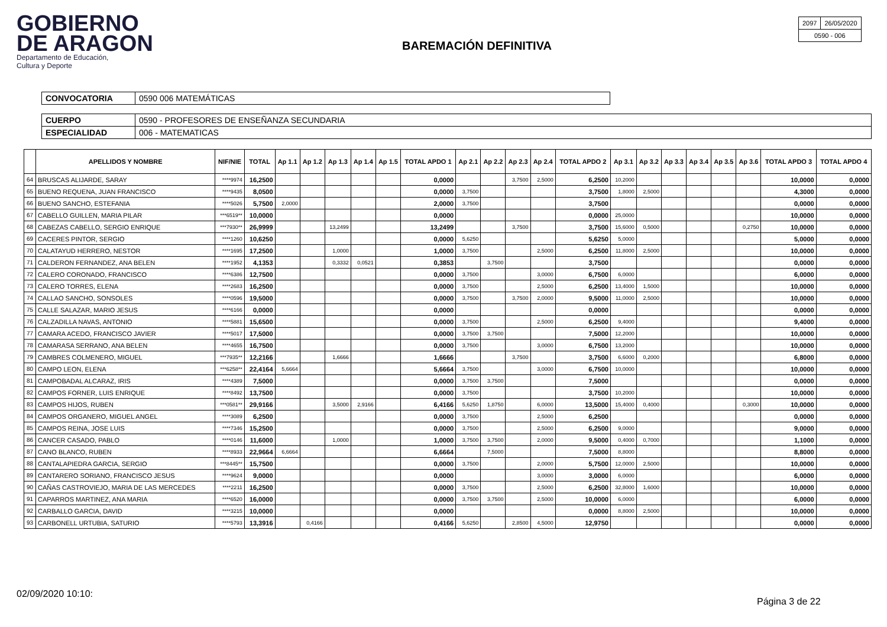GOBIERNO
DE ARAGON
Departamento de Educación,
Cultura y Deporte
BAREMACIÓN DEFINITIVA
| 2097 | 26/05/2020 |
| 0590 - 006 | |
| CONVOCATORIA | 0590 006 MATEMÁTICAS |
| CUERPO | 0590 - PROFESORES DE ENSEÑANZA SECUNDARIA |
| ESPECIALIDAD | 006 - MATEMATICAS |
| | APELLIDOS Y NOMBRE | NIF/NIE | TOTAL | Ap 1.1 | Ap 1.2 | Ap 1.3 | Ap 1.4 | Ap 1.5 | TOTAL APDO 1 | Ap 2.1 | Ap 2.2 | Ap 2.3 | Ap 2.4 | TOTAL APDO 2 | Ap 3.1 | Ap 3.2 | Ap 3.3 | Ap 3.4 | Ap 3.5 | Ap 3.6 | TOTAL APDO 3 | TOTAL APDO 4 |
| --- | --- | --- | --- | --- | --- | --- | --- | --- | --- | --- | --- | --- | --- | --- | --- | --- | --- | --- | --- | --- | --- | --- |
| 64 | BRUSCAS ALIJARDE, SARAY | ****9974 | 16,2500 | | | | | | 0,0000 | | | 3,7500 | 2,5000 | 6,2500 | 10,2000 | | | | | | 10,0000 | 0,0000 |
| 65 | BUENO REQUENA, JUAN FRANCISCO | ****9435 | 8,0500 | | | | | | 0,0000 | 3,7500 | | | | 3,7500 | 1,8000 | 2,5000 | | | | | 4,3000 | 0,0000 |
| 66 | BUENO SANCHO, ESTEFANIA | ****5026 | 5,7500 | 2,0000 | | | | | 2,0000 | 3,7500 | | | | 3,7500 | | | | | | | 0,0000 | 0,0000 |
| 67 | CABELLO GUILLEN, MARIA PILAR | ***6519** | 10,0000 | | | | | | 0,0000 | | | | | 0,0000 | 25,0000 | | | | | | 10,0000 | 0,0000 |
| 68 | CABEZAS CABELLO, SERGIO ENRIQUE | ***7930** | 26,9999 | | | 13,2499 | | | 13,2499 | | | 3,7500 | | 3,7500 | 15,6000 | 0,5000 | | | | 0,2750 | 10,0000 | 0,0000 |
| 69 | CACERES PINTOR, SERGIO | ****1260 | 10,6250 | | | | | | 0,0000 | 5,6250 | | | | 5,6250 | 5,0000 | | | | | | 5,0000 | 0,0000 |
| 70 | CALATAYUD HERRERO, NESTOR | ****1695 | 17,2500 | | | 1,0000 | | | 1,0000 | 3,7500 | | | 2,5000 | 6,2500 | 11,8000 | 2,5000 | | | | | 10,0000 | 0,0000 |
| 71 | CALDERON FERNANDEZ, ANA BELEN | ****1952 | 4,1353 | | | 0,3332 | 0,0521 | | 0,3853 | | 3,7500 | | | 3,7500 | | | | | | | 0,0000 | 0,0000 |
| 72 | CALERO CORONADO, FRANCISCO | ****6386 | 12,7500 | | | | | | 0,0000 | 3,7500 | | | 3,0000 | 6,7500 | 6,0000 | | | | | | 6,0000 | 0,0000 |
| 73 | CALERO TORRES, ELENA | ****2683 | 16,2500 | | | | | | 0,0000 | 3,7500 | | | 2,5000 | 6,2500 | 13,4000 | 1,5000 | | | | | 10,0000 | 0,0000 |
| 74 | CALLAO SANCHO, SONSOLES | ****0596 | 19,5000 | | | | | | 0,0000 | 3,7500 | | 3,7500 | 2,0000 | 9,5000 | 11,0000 | 2,5000 | | | | | 10,0000 | 0,0000 |
| 75 | CALLE SALAZAR, MARIO JESUS | ****6166 | 0,0000 | | | | | | 0,0000 | | | | | 0,0000 | | | | | | | 0,0000 | 0,0000 |
| 76 | CALZADILLA NAVAS, ANTONIO | ****5881 | 15,6500 | | | | | | 0,0000 | 3,7500 | | | 2,5000 | 6,2500 | 9,4000 | | | | | | 9,4000 | 0,0000 |
| 77 | CAMARA ACEDO, FRANCISCO JAVIER | ****5017 | 17,5000 | | | | | | 0,0000 | 3,7500 | 3,7500 | | | 7,5000 | 12,2000 | | | | | | 10,0000 | 0,0000 |
| 78 | CAMARASA SERRANO, ANA BELEN | ****4655 | 16,7500 | | | | | | 0,0000 | 3,7500 | | | 3,0000 | 6,7500 | 13,2000 | | | | | | 10,0000 | 0,0000 |
| 79 | CAMBRES COLMENERO, MIGUEL | ***7935** | 12,2166 | | | 1,6666 | | | 1,6666 | | | 3,7500 | | 3,7500 | 6,6000 | 0,2000 | | | | | 6,8000 | 0,0000 |
| 80 | CAMPO LEON, ELENA | ***6258** | 22,4164 | 5,6664 | | | | | 5,6664 | 3,7500 | | | 3,0000 | 6,7500 | 10,0000 | | | | | | 10,0000 | 0,0000 |
| 81 | CAMPOBADAL ALCARAZ, IRIS | ****4389 | 7,5000 | | | | | | 0,0000 | 3,7500 | 3,7500 | | | 7,5000 | | | | | | | 0,0000 | 0,0000 |
| 82 | CAMPOS FORNER, LUIS ENRIQUE | ****8492 | 13,7500 | | | | | | 0,0000 | 3,7500 | | | | 3,7500 | 10,2000 | | | | | | 10,0000 | 0,0000 |
| 83 | CAMPOS HIJOS, RUBEN | ***0581** | 29,9166 | | | 3,5000 | 2,9166 | | 6,4166 | 5,6250 | 1,8750 | | 6,0000 | 13,5000 | 15,4000 | 0,4000 | | | | 0,3000 | 10,0000 | 0,0000 |
| 84 | CAMPOS ORGANERO, MIGUEL ANGEL | ****3089 | 6,2500 | | | | | | 0,0000 | 3,7500 | | | 2,5000 | 6,2500 | | | | | | | 0,0000 | 0,0000 |
| 85 | CAMPOS REINA, JOSE LUIS | ****7346 | 15,2500 | | | | | | 0,0000 | 3,7500 | | | 2,5000 | 6,2500 | 9,0000 | | | | | | 9,0000 | 0,0000 |
| 86 | CANCER CASADO, PABLO | ****0146 | 11,6000 | | | 1,0000 | | | 1,0000 | 3,7500 | 3,7500 | | 2,0000 | 9,5000 | 0,4000 | 0,7000 | | | | | 1,1000 | 0,0000 |
| 87 | CANO BLANCO, RUBEN | ****8933 | 22,9664 | 6,6664 | | | | | 6,6664 | | 7,5000 | | | 7,5000 | 8,8000 | | | | | | 8,8000 | 0,0000 |
| 88 | CANTALAPIEDRA GARCIA, SERGIO | ***8445** | 15,7500 | | | | | | 0,0000 | 3,7500 | | | 2,0000 | 5,7500 | 12,0000 | 2,5000 | | | | | 10,0000 | 0,0000 |
| 89 | CANTARERO SORIANO, FRANCISCO JESUS | ****9624 | 9,0000 | | | | | | 0,0000 | | | | 3,0000 | 3,0000 | 6,0000 | | | | | | 6,0000 | 0,0000 |
| 90 | CAÑAS CASTROVIEJO, MARIA DE LAS MERCEDES | ****2211 | 16,2500 | | | | | | 0,0000 | 3,7500 | | | 2,5000 | 6,2500 | 32,8000 | 1,6000 | | | | | 10,0000 | 0,0000 |
| 91 | CAPARROS MARTINEZ, ANA MARIA | ****6520 | 16,0000 | | | | | | 0,0000 | 3,7500 | 3,7500 | | 2,5000 | 10,0000 | 6,0000 | | | | | | 6,0000 | 0,0000 |
| 92 | CARBALLO GARCIA, DAVID | ****3215 | 10,0000 | | | | | | 0,0000 | | | | | 0,0000 | 8,8000 | 2,5000 | | | | | 10,0000 | 0,0000 |
| 93 | CARBONELL URTUBIA, SATURIO | ****5793 | 13,3916 | | 0,4166 | | | | 0,4166 | 5,6250 | | 2,8500 | 4,5000 | 12,9750 | | | | | | | 0,0000 | 0,0000 |
02/09/2020 10:10:
Página 3 de 22